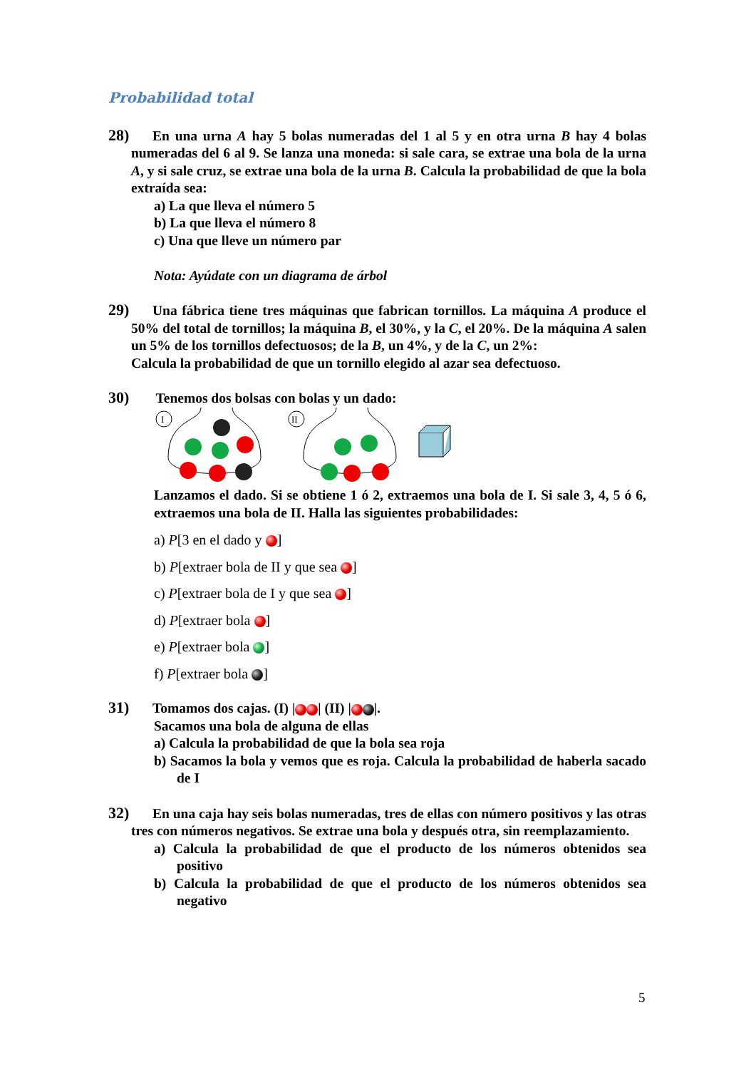Probabilidad total
28) En una urna A hay 5 bolas numeradas del 1 al 5 y en otra urna B hay 4 bolas numeradas del 6 al 9. Se lanza una moneda: si sale cara, se extrae una bola de la urna A, y si sale cruz, se extrae una bola de la urna B. Calcula la probabilidad de que la bola extraída sea:
a) La que lleva el número 5
b) La que lleva el número 8
c) Una que lleve un número par
Nota: Ayúdate con un diagrama de árbol
29) Una fábrica tiene tres máquinas que fabrican tornillos. La máquina A produce el 50% del total de tornillos; la máquina B, el 30%, y la C, el 20%. De la máquina A salen un 5% de los tornillos defectuosos; de la B, un 4%, y de la C, un 2%:
Calcula la probabilidad de que un tornillo elegido al azar sea defectuoso.
30) Tenemos dos bolsas con bolas y un dado:
I
II
Lanzamos el dado. Si se obtiene 1 ó 2, extraemos una bola de I. Si sale 3, 4, 5 ó 6, extraemos una bola de II. Halla las siguientes probabilidades:
a) P[3 en el dado y ]
b) P[extraer bola de II y que sea ]
c) P[extraer bola de I y que sea ]
d) P[extraer bola ]
e) P[extraer bola ]
f) P[extraer bola ]
31) Tomamos dos cajas. (I) | | (II) | |.
Sacamos una bola de alguna de ellas
a) Calcula la probabilidad de que la bola sea roja
b) Sacamos la bola y vemos que es roja. Calcula la probabilidad de haberla sacado de I
32) En una caja hay seis bolas numeradas, tres de ellas con número positivos y las otras tres con números negativos. Se extrae una bola y después otra, sin reemplazamiento.
a) Calcula la probabilidad de que el producto de los números obtenidos sea positivo
b) Calcula la probabilidad de que el producto de los números obtenidos sea negativo
5